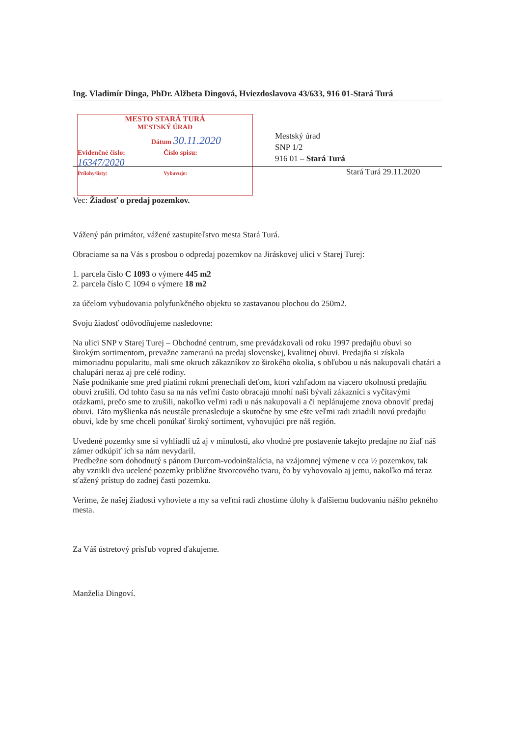Ing. Vladimír Dinga, PhDr. Alžbeta Dingová, Hviezdoslavova 43/633, 916 01-Stará Turá
MESTO STARÁ TURÁ
MESTSKÝ ÚRAD
Dátum 30.11.2020
Evidenčné číslo:
16347/2020
Číslo spisu:
Prílohy/listy: Vybavuje:
Mestský úrad
SNP 1/2
916 01 – Stará Turá
Stará Turá 29.11.2020
Vec: Žiadosť o predaj pozemkov.
Vážený pán primátor, vážené zastupiteľstvo mesta Stará Turá.
Obraciame sa na Vás s prosbou o odpredaj pozemkov na Jiráskovej ulici v Starej Turej:
1. parcela číslo C 1093 o výmere 445 m2
2. parcela číslo C 1094 o výmere 18 m2
za účelom vybudovania polyfunkčného objektu so zastavanou plochou do 250m2.
Svoju žiadosť odôvodňujeme nasledovne:
Na ulici SNP v Starej Turej – Obchodné centrum, sme prevádzkovali od roku 1997 predajňu obuvi so širokým sortimentom, prevažne zameranú na predaj slovenskej, kvalitnej obuvi. Predajňa si získala mimoriadnu popularitu, mali sme okruch zákazníkov zo širokého okolia, s obľubou u nás nakupovali chatári a chalupári neraz aj pre celé rodiny.
Naše podnikanie sme pred piatimi rokmi prenechali deťom, ktorí vzhľadom na viacero okolností predajňu obuvi zrušili. Od tohto času sa na nás veľmi často obracajú mnohí naši bývalí zákazníci s vyčítavými otázkami, prečo sme to zrušili, nakoľko veľmi radi u nás nakupovali a či neplánujeme znova obnoviť predaj obuvi. Táto myšlienka nás neustále prenasleduje a skutočne by sme ešte veľmi radi zriadili novú predajňu obuvi, kde by sme chceli ponúkať široký sortiment, vyhovujúci pre náš región.
Uvedené pozemky sme si vyhliadli už aj v minulosti, ako vhodné pre postavenie takejto predajne no žiaľ náš zámer odkúpiť ich sa nám nevydaril.
Predbežne som dohodnutý s pánom Durcom-vodoinštalácia, na vzájomnej výmene v cca ½ pozemkov, tak aby vznikli dva ucelené pozemky približne štvorcového tvaru, čo by vyhovovalo aj jemu, nakoľko má teraz sťažený prístup do zadnej časti pozemku.
Veríme, že našej žiadosti vyhoviete a my sa veľmi radi zhostíme úlohy k ďalšiemu budovaniu nášho pekného mesta.
Za Váš ústretový prísľub vopred ďakujeme.
Manželia Dingoví.